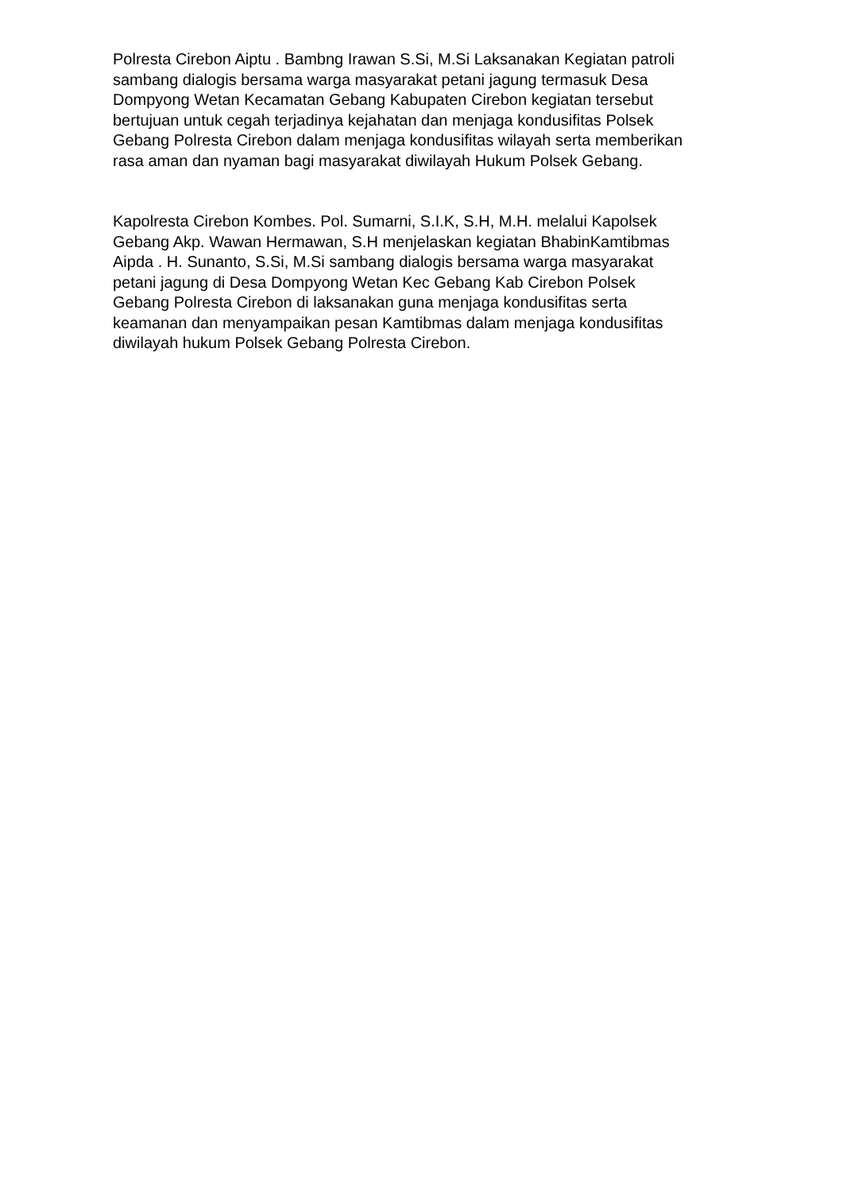Polresta Cirebon Aiptu . Bambng Irawan S.Si, M.Si Laksanakan Kegiatan patroli
sambang dialogis bersama warga masyarakat petani jagung termasuk Desa
Dompyong Wetan Kecamatan Gebang Kabupaten Cirebon kegiatan tersebut
bertujuan untuk cegah terjadinya kejahatan dan menjaga kondusifitas Polsek
Gebang Polresta Cirebon dalam menjaga kondusifitas wilayah serta memberikan
rasa aman dan nyaman bagi masyarakat diwilayah Hukum Polsek Gebang.
Kapolresta Cirebon Kombes. Pol. Sumarni, S.I.K, S.H, M.H. melalui Kapolsek
Gebang Akp. Wawan Hermawan, S.H menjelaskan kegiatan BhabinKamtibmas
Aipda . H. Sunanto, S.Si, M.Si sambang dialogis bersama warga masyarakat
petani jagung di Desa Dompyong Wetan Kec Gebang Kab Cirebon Polsek
Gebang Polresta Cirebon di laksanakan guna menjaga kondusifitas serta
keamanan dan menyampaikan pesan Kamtibmas dalam menjaga kondusifitas
diwilayah hukum Polsek Gebang Polresta Cirebon.